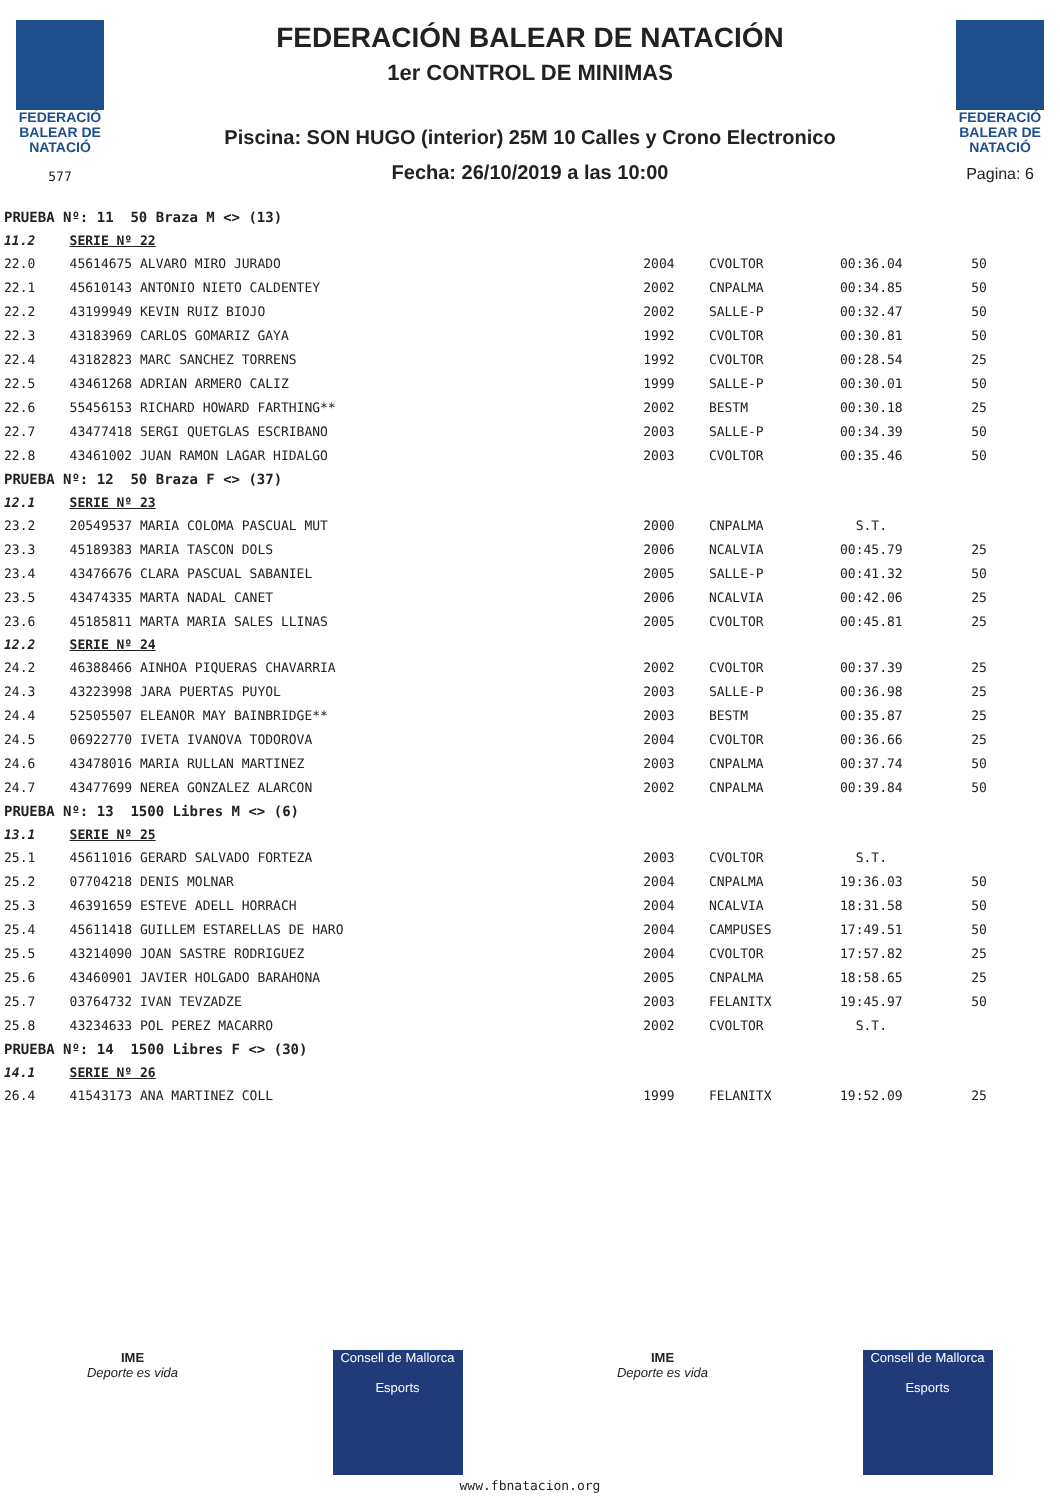FEDERACIÓ
BALEAR DE
NATACIÓ
577
FEDERACIÓN BALEAR DE NATACIÓN
1er CONTROL DE MINIMAS
Piscina: SON HUGO (interior) 25M 10 Calles y Crono Electronico
Fecha: 26/10/2019 a las 10:00
FEDERACIÓ
BALEAR DE
NATACIÓ
Pagina: 6
| PRUEBA Nº: 11 50 Braza M <> (13) | | | | | |
| 11.2 | SERIE Nº 22 | | | | |
| 22.0 | 45614675 ALVARO MIRO JURADO | 2004 | CVOLTOR | 00:36.04 | 50 |
| 22.1 | 45610143 ANTONIO NIETO CALDENTEY | 2002 | CNPALMA | 00:34.85 | 50 |
| 22.2 | 43199949 KEVIN RUIZ BIOJO | 2002 | SALLE-P | 00:32.47 | 50 |
| 22.3 | 43183969 CARLOS GOMARIZ GAYA | 1992 | CVOLTOR | 00:30.81 | 50 |
| 22.4 | 43182823 MARC SANCHEZ TORRENS | 1992 | CVOLTOR | 00:28.54 | 25 |
| 22.5 | 43461268 ADRIAN ARMERO CALIZ | 1999 | SALLE-P | 00:30.01 | 50 |
| 22.6 | 55456153 RICHARD HOWARD FARTHING** | 2002 | BESTM | 00:30.18 | 25 |
| 22.7 | 43477418 SERGI QUETGLAS ESCRIBANO | 2003 | SALLE-P | 00:34.39 | 50 |
| 22.8 | 43461002 JUAN RAMON LAGAR HIDALGO | 2003 | CVOLTOR | 00:35.46 | 50 |
| PRUEBA Nº: 12 50 Braza F <> (37) | | | | | |
| 12.1 | SERIE Nº 23 | | | | |
| 23.2 | 20549537 MARIA COLOMA PASCUAL MUT | 2000 | CNPALMA | S.T. | |
| 23.3 | 45189383 MARIA TASCON DOLS | 2006 | NCALVIA | 00:45.79 | 25 |
| 23.4 | 43476676 CLARA PASCUAL SABANIEL | 2005 | SALLE-P | 00:41.32 | 50 |
| 23.5 | 43474335 MARTA NADAL CANET | 2006 | NCALVIA | 00:42.06 | 25 |
| 23.6 | 45185811 MARTA MARIA SALES LLINAS | 2005 | CVOLTOR | 00:45.81 | 25 |
| 12.2 | SERIE Nº 24 | | | | |
| 24.2 | 46388466 AINHOA PIQUERAS CHAVARRIA | 2002 | CVOLTOR | 00:37.39 | 25 |
| 24.3 | 43223998 JARA PUERTAS PUYOL | 2003 | SALLE-P | 00:36.98 | 25 |
| 24.4 | 52505507 ELEANOR MAY BAINBRIDGE** | 2003 | BESTM | 00:35.87 | 25 |
| 24.5 | 06922770 IVETA IVANOVA TODOROVA | 2004 | CVOLTOR | 00:36.66 | 25 |
| 24.6 | 43478016 MARIA RULLAN MARTINEZ | 2003 | CNPALMA | 00:37.74 | 50 |
| 24.7 | 43477699 NEREA GONZALEZ ALARCON | 2002 | CNPALMA | 00:39.84 | 50 |
| PRUEBA Nº: 13 1500 Libres M <> (6) | | | | | |
| 13.1 | SERIE Nº 25 | | | | |
| 25.1 | 45611016 GERARD SALVADO FORTEZA | 2003 | CVOLTOR | S.T. | |
| 25.2 | 07704218 DENIS MOLNAR | 2004 | CNPALMA | 19:36.03 | 50 |
| 25.3 | 46391659 ESTEVE ADELL HORRACH | 2004 | NCALVIA | 18:31.58 | 50 |
| 25.4 | 45611418 GUILLEM ESTARELLAS DE HARO | 2004 | CAMPUSES | 17:49.51 | 50 |
| 25.5 | 43214090 JOAN SASTRE RODRIGUEZ | 2004 | CVOLTOR | 17:57.82 | 25 |
| 25.6 | 43460901 JAVIER HOLGADO BARAHONA | 2005 | CNPALMA | 18:58.65 | 25 |
| 25.7 | 03764732 IVAN TEVZADZE | 2003 | FELANITX | 19:45.97 | 50 |
| 25.8 | 43234633 POL PEREZ MACARRO | 2002 | CVOLTOR | S.T. | |
| PRUEBA Nº: 14 1500 Libres F <> (30) | | | | | |
| 14.1 | SERIE Nº 26 | | | | |
| 26.4 | 41543173 ANA MARTINEZ COLL | 1999 | FELANITX | 19:52.09 | 25 |
IME
Deporte es vida
Consell de Mallorca
Esports
IME
Deporte es vida
Consell de Mallorca
Esports
www.fbnatacion.org